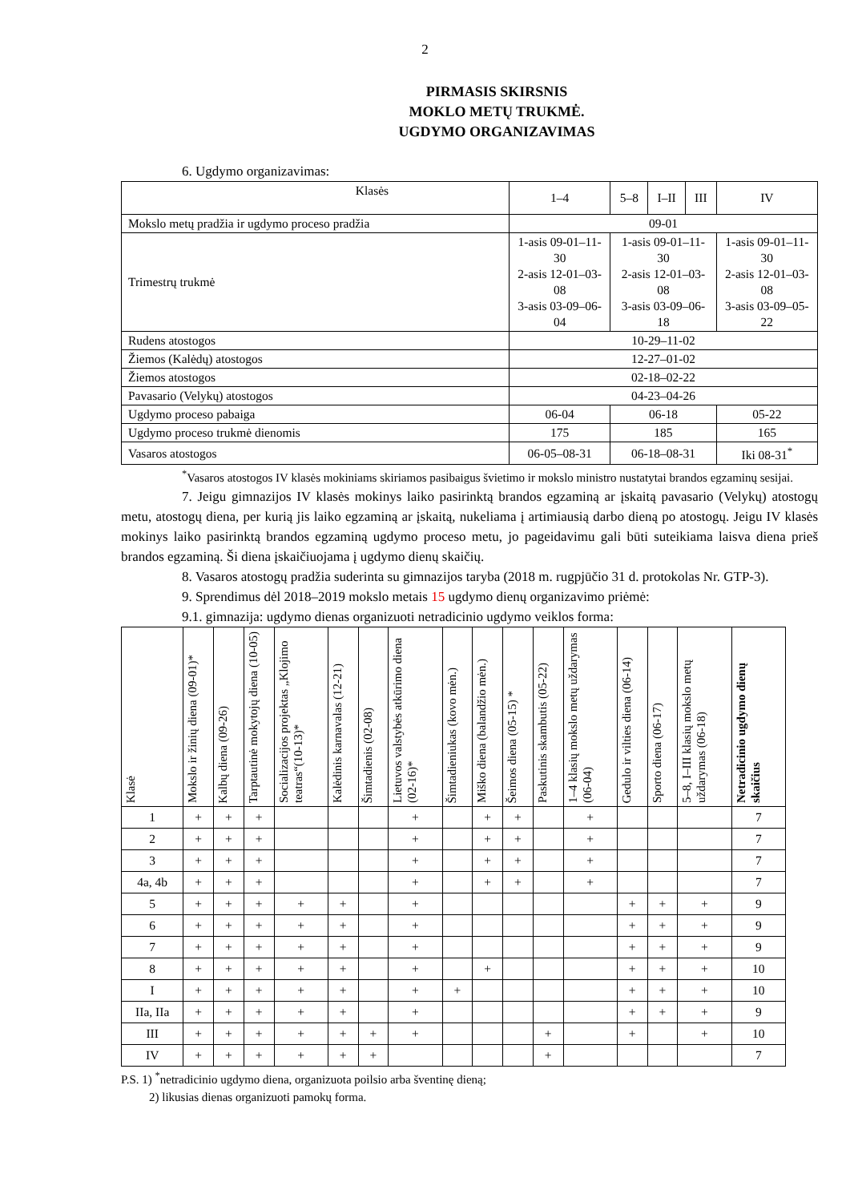2
PIRMASIS SKIRSNIS
MOKLO METŲ TRUKMĖ.
UGDYMO ORGANIZAVIMAS
6. Ugdymo organizavimas:
| Klasės | 1–4 | 5–8 | I–II | III | IV |
| Mokslo metų pradžia ir ugdymo proceso pradžia | 09-01 | | | | |
| Trimestrų trukmė | 1-asis 09-01–11-30 2-asis 12-01–03-08 3-asis 03-09–06-04 | 1-asis 09-01–11-30 2-asis 12-01–03-08 3-asis 03-09–06-18 | | | 1-asis 09-01–11-30 2-asis 12-01–03-08 3-asis 03-09–05-22 |
| Rudens atostogos | 10-29–11-02 | | | | |
| Žiemos (Kalėdų) atostogos | 12-27–01-02 | | | | |
| Žiemos atostogos | 02-18–02-22 | | | | |
| Pavasario (Velykų) atostogos | 04-23–04-26 | | | | |
| Ugdymo proceso pabaiga | 06-04 | 06-18 | | | 05-22 |
| Ugdymo proceso trukmė dienomis | 175 | 185 | | | 165 |
| Vasaros atostogos | 06-05–08-31 | 06-18–08-31 | | | Iki 08-31<sup>*</sup> |
<sup>*</sup> Vasaros atostogos IV klasės mokiniams skiriamos pasibaigus švietimo ir mokslo ministro nustatytai brandos egzaminų sesijai.
7. Jeigu gimnazijos IV klasės mokinys laiko pasirinktą brandos egzaminą ar įskaitą pavasario (Velykų) atostogų metu, atostogų diena, per kurią jis laiko egzaminą ar įskaitą, nukeliama į artimiausią darbo dieną po atostogų. Jeigu IV klasės mokinys laiko pasirinktą brandos egzaminą ugdymo proceso metu, jo pageidavimu gali būti suteikiama laisva diena prieš brandos egzaminą. Ši diena įskaičiuojama į ugdymo dienų skaičių.
8. Vasaros atostogų pradžia suderinta su gimnazijos taryba (2018 m. rugpjūčio 31 d. protokolas Nr. GTP-3).
9. Sprendimus dėl 2018–2019 mokslo metais 15 ugdymo dienų organizavimo priėmė:
9.1. gimnazija: ugdymo dienas organizuoti netradicinio ugdymo veiklos forma:
| Klasė | Mokslo ir žinių diena (09-01)* | Kalbų diena (09-26) | Tarptautinė mokytojų diena (10-05) | Socializacijos projektas „Klojimo teatras“(10-13)* | Kalėdinis karnavalas (12-21) | Šimtadienis (02-08) | Lietuvos valstybės atkūrimo diena (02-16)* | Šimtadieniukas (kovo mėn.) | Miško diena (balandžio mėn.) | Šeimos diena (05-15) * | Paskutinis skambutis (05-22) | 1–4 klasių mokslo metų uždarymas (06-04) | Gedulo ir vilties diena (06-14) | Sporto diena (06-17) | 5–8, I–III klasių mokslo metų uždarymas (06-18) | Netradicinio ugdymo dienų skaičius |
| --- | --- | --- | --- | --- | --- | --- | --- | --- | --- | --- | --- | --- | --- | --- | --- | --- |
| 1 | + | + | + | | | | + | | + | + | | + | | | | 7 |
| 2 | + | + | + | | | | + | | + | + | | + | | | | 7 |
| 3 | + | + | + | | | | + | | + | + | | + | | | | 7 |
| 4a, 4b | + | + | + | | | | + | | + | + | | + | | | | 7 |
| 5 | + | + | + | + | + | | + | | | | | | + | + | + | 9 |
| 6 | + | + | + | + | + | | + | | | | | | + | + | + | 9 |
| 7 | + | + | + | + | + | | + | | | | | | + | + | + | 9 |
| 8 | + | + | + | + | + | | + | | + | | | | + | + | + | 10 |
| I | + | + | + | + | + | | + | + | | | | | + | + | + | 10 |
| IIa, IIa | + | + | + | + | + | | + | | | | | | + | + | + | 9 |
| III | + | + | + | + | + | + | + | | | | + | | + | | + | 10 |
| IV | + | + | + | + | + | + | | | | | + | | | | | 7 |
P.S. 1) <sup>*</sup>netradicinio ugdymo diena, organizuota poilsio arba šventinę dieną;
2) likusias dienas organizuoti pamokų forma.